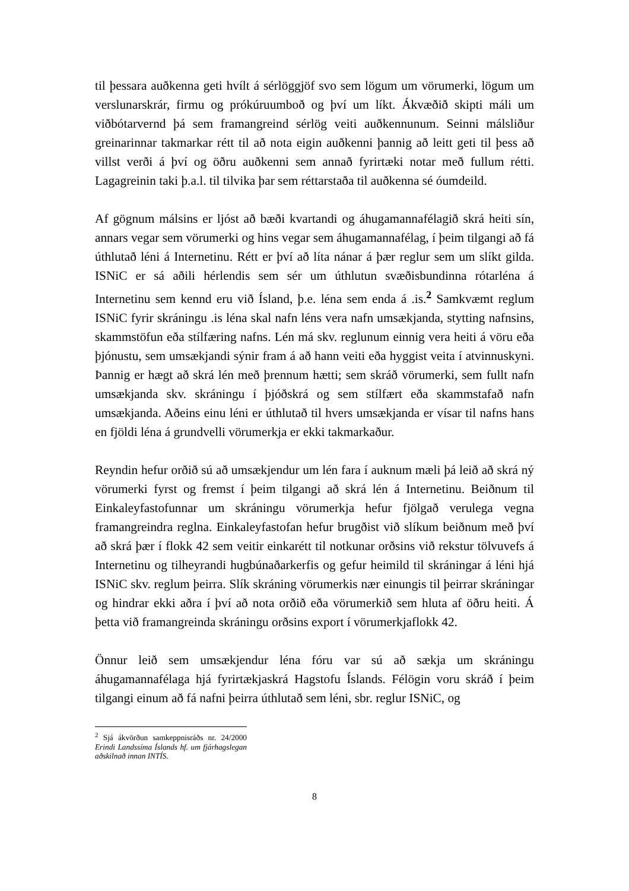til þessara auðkenna geti hvílt á sérlöggjöf svo sem lögum um vörumerki, lögum um verslunarskrár, firmu og prókúruumboð og því um líkt. Ákvæðið skipti máli um viðbótarvernd þá sem framangreind sérlög veiti auðkennunum. Seinni málsliður greinarinnar takmarkar rétt til að nota eigin auðkenni þannig að leitt geti til þess að villst verði á því og öðru auðkenni sem annað fyrirtæki notar með fullum rétti. Lagagreinin taki þ.a.l. til tilvika þar sem réttarstaða til auðkenna sé óumdeild.
Af gögnum málsins er ljóst að bæði kvartandi og áhugamannafélagið skrá heiti sín, annars vegar sem vörumerki og hins vegar sem áhugamannafélag, í þeim tilgangi að fá úthlutað léni á Internetinu. Rétt er því að líta nánar á þær reglur sem um slíkt gilda. ISNiC er sá aðili hérlendis sem sér um úthlutun svæðisbundinna rótarléna á Internetinu sem kennd eru við Ísland, þ.e. léna sem enda á .is.<sup>2</sup> Samkvæmt reglum ISNiC fyrir skráningu .is léna skal nafn léns vera nafn umsækjanda, stytting nafnsins, skammstöfun eða stílfæring nafns. Lén má skv. reglunum einnig vera heiti á vöru eða þjónustu, sem umsækjandi sýnir fram á að hann veiti eða hyggist veita í atvinnuskyni. Þannig er hægt að skrá lén með þrennum hætti; sem skráð vörumerki, sem fullt nafn umsækjanda skv. skráningu í þjóðskrá og sem stílfært eða skammstafað nafn umsækjanda. Aðeins einu léni er úthlutað til hvers umsækjanda er vísar til nafns hans en fjöldi léna á grundvelli vörumerkja er ekki takmarkaður.
Reyndin hefur orðið sú að umsækjendur um lén fara í auknum mæli þá leið að skrá ný vörumerki fyrst og fremst í þeim tilgangi að skrá lén á Internetinu. Beiðnum til Einkaleyfastofunnar um skráningu vörumerkja hefur fjölgað verulega vegna framangreindra reglna. Einkaleyfastofan hefur brugðist við slíkum beiðnum með því að skrá þær í flokk 42 sem veitir einkarétt til notkunar orðsins við rekstur tölvuvefs á Internetinu og tilheyrandi hugbúnaðarkerfis og gefur heimild til skráningar á léni hjá ISNiC skv. reglum þeirra. Slík skráning vörumerkis nær einungis til þeirrar skráningar og hindrar ekki aðra í því að nota orðið eða vörumerkið sem hluta af öðru heiti. Á þetta við framangreinda skráningu orðsins export í vörumerkjaflokk 42.
Önnur leið sem umsækjendur léna fóru var sú að sækja um skráningu áhugamannafélaga hjá fyrirtækjaskrá Hagstofu Íslands. Félögin voru skráð í þeim tilgangi einum að fá nafni þeirra úthlutað sem léni, sbr. reglur ISNiC, og
<sup>2</sup> Sjá ákvörðun samkeppnisráðs nr. 24/2000 Erindi Landssíma Íslands hf. um fjárhagslegan aðskilnað innan INTÍS.
8